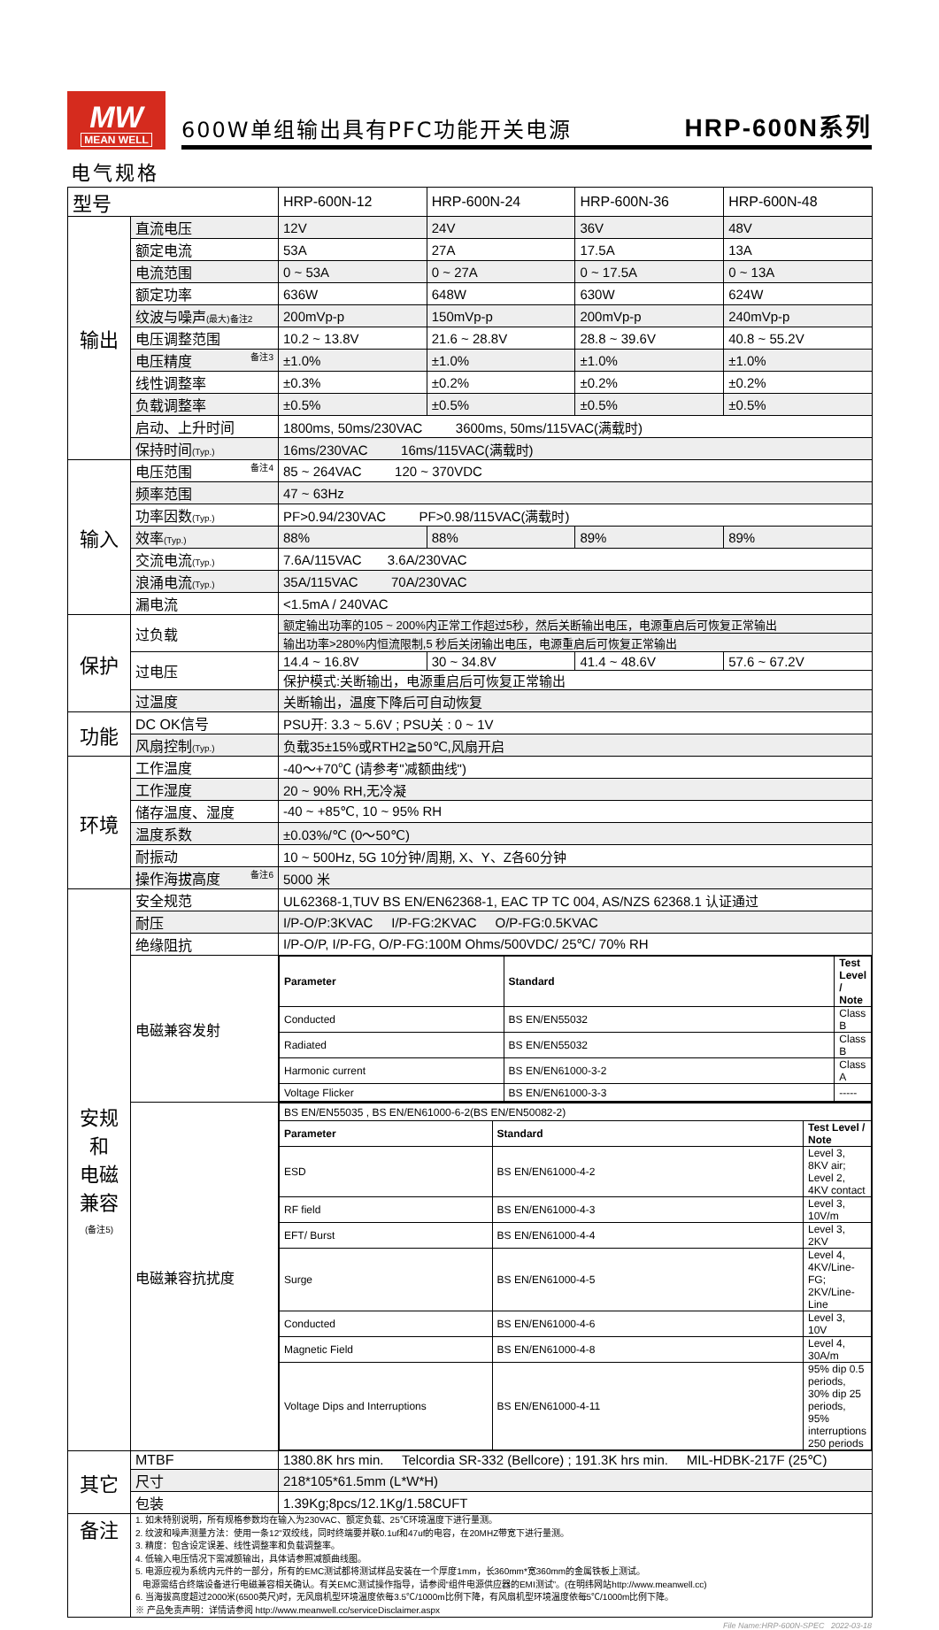MW
MEAN WELL
600W单组输出具有PFC功能开关电源 HRP-600N系列
电气规格
| 型号 | | HRP-600N-12 | HRP-600N-24 | HRP-600N-36 | HRP-600N-48 |
| 输出 | 直流电压 | 12V | 24V | 36V | 48V |
| | 额定电流 | 53A | 27A | 17.5A | 13A |
| | 电流范围 | 0 ~ 53A | 0 ~ 27A | 0 ~ 17.5A | 0 ~ 13A |
| | 额定功率 | 636W | 648W | 630W | 624W |
| | 纹波与噪声 (最大)备注2 | 200mVp-p | 150mVp-p | 200mVp-p | 240mVp-p |
| | 电压调整范围 | 10.2 ~ 13.8V | 21.6 ~ 28.8V | 28.8 ~ 39.6V | 40.8 ~ 55.2V |
| | 电压精度 备注3 | ±1.0% | ±1.0% | ±1.0% | ±1.0% |
| | 线性调整率 | ±0.3% | ±0.2% | ±0.2% | ±0.2% |
| | 负载调整率 | ±0.5% | ±0.5% | ±0.5% | ±0.5% |
| | 启动、上升时间 | 1800ms, 50ms/230VAC 3600ms, 50ms/115VAC(满载时) | | | |
| | 保持时间 (Typ.) | 16ms/230VAC 16ms/115VAC(满载时) | | | |
| 输入 | 电压范围 备注4 | 85 ~ 264VAC 120 ~ 370VDC | | | |
| | 频率范围 | 47 ~ 63Hz | | | |
| | 功率因数 (Typ.) | PF>0.94/230VAC PF>0.98/115VAC(满载时) | | | |
| | 效率 (Typ.) | 88% | 88% | 89% | 89% |
| | 交流电流 (Typ.) | 7.6A/115VAC 3.6A/230VAC | | | |
| | 浪涌电流 (Typ.) | 35A/115VAC 70A/230VAC | | | |
| | 漏电流 | <1.5mA / 240VAC | | | |
| 保护 | 过负载 | 额定输出功率的105 ~ 200%内正常工作超过5秒，然后关断输出电压，电源重启后可恢复正常输出 | | | |
| | | 输出功率>280%内恒流限制,5 秒后关闭输出电压，电源重启后可恢复正常输出 | | | |
| | 过电压 | 14.4 ~ 16.8V | 30 ~ 34.8V | 41.4 ~ 48.6V | 57.6 ~ 67.2V |
| | | 保护模式:关断输出，电源重启后可恢复正常输出 | | | |
| | 过温度 | 关断输出，温度下降后可自动恢复 | | | |
| 功能 | DC OK信号 | PSU开: 3.3 ~ 5.6V ; PSU关 : 0 ~ 1V | | | |
| | 风扇控制 (Typ.) | 负载35±15%或RTH2≧50℃,风扇开启 | | | |
| 环境 | 工作温度 | -40～+70℃ (请参考"减额曲线") | | | |
| | 工作湿度 | 20 ~ 90% RH,无冷凝 | | | |
| | 储存温度、湿度 | -40 ~ +85℃, 10 ~ 95% RH | | | |
| | 温度系数 | ±0.03%/℃ (0～50℃) | | | |
| | 耐振动 | 10 ~ 500Hz, 5G 10分钟/周期, X、Y、Z各60分钟 | | | |
| | 操作海拔高度 备注6 | 5000 米 | | | |
| 安规和 电磁 兼容 (备注5) | 安全规范 | UL62368-1,TUV BS EN/EN62368-1, EAC TP TC 004, AS/NZS 62368.1 认证通过 | | | |
| | 耐压 | I/P-O/P:3KVAC I/P-FG:2KVAC O/P-FG:0.5KVAC | | | |
| | 绝缘阻抗 | I/P-O/P, I/P-FG, O/P-FG:100M Ohms/500VDC/ 25℃/ 70% RH | | | |
| | 电磁兼容发射 | / Parameter / Standard / Test Level / Note / / --- / --- / --- / / Conducted / BS EN/EN55032 / Class B / / Radiated / BS EN/EN55032 / Class B / / Harmonic current / BS EN/EN61000-3-2 / Class A / / Voltage Flicker / BS EN/EN61000-3-3 / ----- / | | | |
| | 电磁兼容抗扰度 | / BS EN/EN55035 , BS EN/EN61000-6-2(BS EN/EN50082-2) / / / / Parameter / Standard / Test Level / Note / / ESD / BS EN/EN61000-4-2 / Level 3, 8KV air; Level 2, 4KV contact / / RF field / BS EN/EN61000-4-3 / Level 3, 10V/m / / EFT/ Burst / BS EN/EN61000-4-4 / Level 3, 2KV / / Surge / BS EN/EN61000-4-5 / Level 4, 4KV/Line-FG; 2KV/Line-Line / / Conducted / BS EN/EN61000-4-6 / Level 3, 10V / / Magnetic Field / BS EN/EN61000-4-8 / Level 4, 30A/m / / Voltage Dips and Interruptions / BS EN/EN61000-4-11 / 95% dip 0.5 periods, 30% dip 25 periods, 95% interruptions 250 periods / | | | |
| 其它 | MTBF | 1380.8K hrs min. Telcordia SR-332 (Bellcore) ; 191.3K hrs min. MIL-HDBK-217F (25℃) | | | |
| | 尺寸 | 218*105*61.5mm (L*W*H) | | | |
| | 包装 | 1.39Kg;8pcs/12.1Kg/1.58CUFT | | | |
| 备注 | 1. 如未特别说明，所有规格参数均在输入为230VAC、额定负载、25℃环境温度下进行量测。 2. 纹波和噪声测量方法：使用一条12"双绞线，同时终端要并联0.1uf和47uf的电容，在20MHZ带宽下进行量测。 3. 精度：包含设定误差、线性调整率和负载调整率。 4. 低输入电压情况下需减额输出，具体请参照减额曲线图。 5. 电源应视为系统内元件的一部分，所有的EMC测试都将测试样品安装在一个厚度1mm，长360mm*宽360mm的金属铁板上测试。 电源需结合终端设备进行电磁兼容相关确认。有关EMC测试操作指导，请参阅“组件电源供应器的EMI测试”。(在明纬网站http://www.meanwell.cc) 6. 当海拔高度超过2000米(6500英尺)时，无风扇机型环境温度依每3.5℃/1000m比例下降，有风扇机型环境温度依每5℃/1000m比例下降。 ※ 产品免责声明：详情请参阅 http://www.meanwell.cc/serviceDisclaimer.aspx | | | | |
File Name:HRP-600N-SPEC 2022-03-18